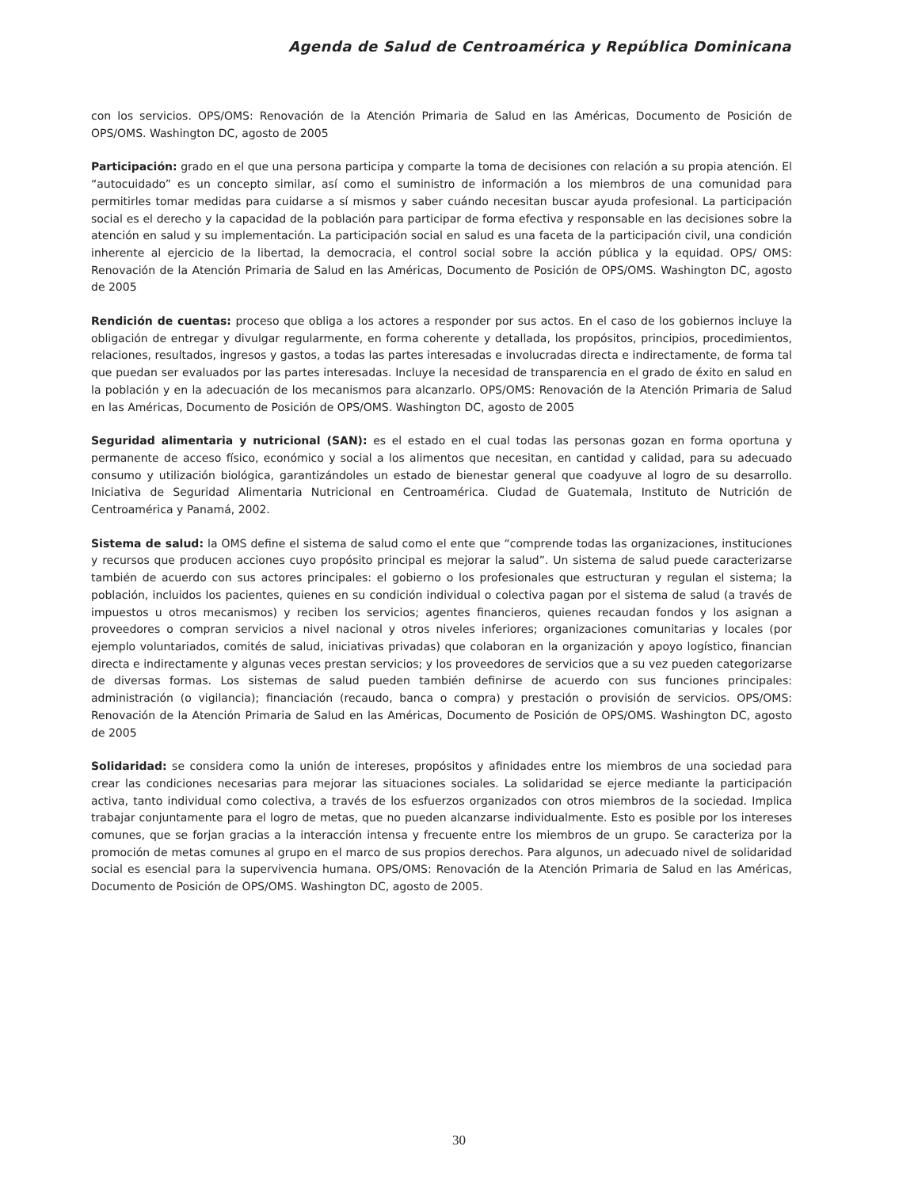Agenda de Salud de Centroamérica y República Dominicana
con los servicios. OPS/OMS: Renovación de la Atención Primaria de Salud en las Américas, Documento de Posición de OPS/OMS. Washington DC, agosto de 2005
Participación: grado en el que una persona participa y comparte la toma de decisiones con relación a su propia atención. El “autocuidado” es un concepto similar, así como el suministro de información a los miembros de una comunidad para permitirles tomar medidas para cuidarse a sí mismos y saber cuándo necesitan buscar ayuda profesional. La participación social es el derecho y la capacidad de la población para participar de forma efectiva y responsable en las decisiones sobre la atención en salud y su implementación. La participación social en salud es una faceta de la participación civil, una condición inherente al ejercicio de la libertad, la democracia, el control social sobre la acción pública y la equidad. OPS/ OMS: Renovación de la Atención Primaria de Salud en las Américas, Documento de Posición de OPS/OMS. Washington DC, agosto de 2005
Rendición de cuentas: proceso que obliga a los actores a responder por sus actos. En el caso de los gobiernos incluye la obligación de entregar y divulgar regularmente, en forma coherente y detallada, los propósitos, principios, procedimientos, relaciones, resultados, ingresos y gastos, a todas las partes interesadas e involucradas directa e indirectamente, de forma tal que puedan ser evaluados por las partes interesadas. Incluye la necesidad de transparencia en el grado de éxito en salud en la población y en la adecuación de los mecanismos para alcanzarlo. OPS/OMS: Renovación de la Atención Primaria de Salud en las Américas, Documento de Posición de OPS/OMS. Washington DC, agosto de 2005
Seguridad alimentaria y nutricional (SAN): es el estado en el cual todas las personas gozan en forma oportuna y permanente de acceso físico, económico y social a los alimentos que necesitan, en cantidad y calidad, para su adecuado consumo y utilización biológica, garantizándoles un estado de bienestar general que coadyuve al logro de su desarrollo. Iniciativa de Seguridad Alimentaria Nutricional en Centroamérica. Ciudad de Guatemala, Instituto de Nutrición de Centroamérica y Panamá, 2002.
Sistema de salud: la OMS define el sistema de salud como el ente que “comprende todas las organizaciones, instituciones y recursos que producen acciones cuyo propósito principal es mejorar la salud”. Un sistema de salud puede caracterizarse también de acuerdo con sus actores principales: el gobierno o los profesionales que estructuran y regulan el sistema; la población, incluidos los pacientes, quienes en su condición individual o colectiva pagan por el sistema de salud (a través de impuestos u otros mecanismos) y reciben los servicios; agentes financieros, quienes recaudan fondos y los asignan a proveedores o compran servicios a nivel nacional y otros niveles inferiores; organizaciones comunitarias y locales (por ejemplo voluntariados, comités de salud, iniciativas privadas) que colaboran en la organización y apoyo logístico, financian directa e indirectamente y algunas veces prestan servicios; y los proveedores de servicios que a su vez pueden categorizarse de diversas formas. Los sistemas de salud pueden también definirse de acuerdo con sus funciones principales: administración (o vigilancia); financiación (recaudo, banca o compra) y prestación o provisión de servicios. OPS/OMS: Renovación de la Atención Primaria de Salud en las Américas, Documento de Posición de OPS/OMS. Washington DC, agosto de 2005
Solidaridad: se considera como la unión de intereses, propósitos y afinidades entre los miembros de una sociedad para crear las condiciones necesarias para mejorar las situaciones sociales. La solidaridad se ejerce mediante la participación activa, tanto individual como colectiva, a través de los esfuerzos organizados con otros miembros de la sociedad. Implica trabajar conjuntamente para el logro de metas, que no pueden alcanzarse individualmente. Esto es posible por los intereses comunes, que se forjan gracias a la interacción intensa y frecuente entre los miembros de un grupo. Se caracteriza por la promoción de metas comunes al grupo en el marco de sus propios derechos. Para algunos, un adecuado nivel de solidaridad social es esencial para la supervivencia humana. OPS/OMS: Renovación de la Atención Primaria de Salud en las Américas, Documento de Posición de OPS/OMS. Washington DC, agosto de 2005.
30